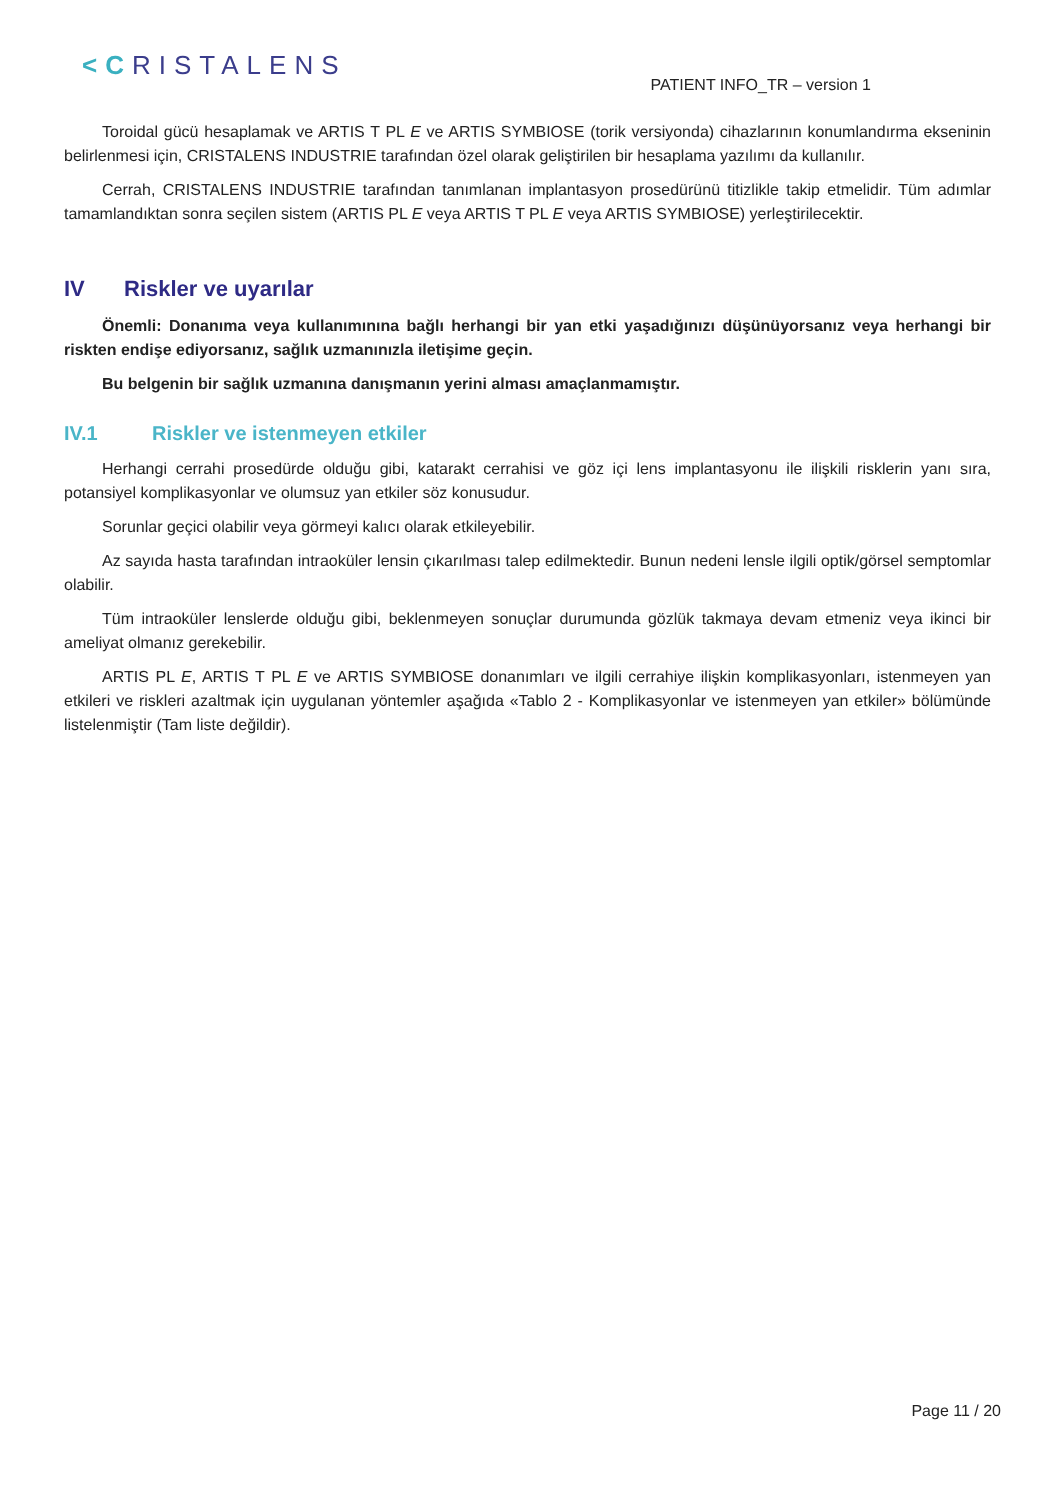<CRISTALENS
PATIENT INFO_TR – version 1
Toroidal gücü hesaplamak ve ARTIS T PL E ve ARTIS SYMBIOSE (torik versiyonda) cihazlarının konumlandırma ekseninin belirlenmesi için, CRISTALENS INDUSTRIE tarafından özel olarak geliştirilen bir hesaplama yazılımı da kullanılır.
Cerrah, CRISTALENS INDUSTRIE tarafından tanımlanan implantasyon prosedürünü titizlikle takip etmelidir. Tüm adımlar tamamlandıktan sonra seçilen sistem (ARTIS PL E veya ARTIS T PL E veya ARTIS SYMBIOSE) yerleştirilecektir.
IV Riskler ve uyarılar
Önemli: Donanıma veya kullanımınına bağlı herhangi bir yan etki yaşadığınızı düşünüyorsanız veya herhangi bir riskten endişe ediyorsanız, sağlık uzmanınızla iletişime geçin.
Bu belgenin bir sağlık uzmanına danışmanın yerini alması amaçlanmamıştır.
IV.1 Riskler ve istenmeyen etkiler
Herhangi cerrahi prosedürde olduğu gibi, katarakt cerrahisi ve göz içi lens implantasyonu ile ilişkili risklerin yanı sıra, potansiyel komplikasyonlar ve olumsuz yan etkiler söz konusudur.
Sorunlar geçici olabilir veya görmeyi kalıcı olarak etkileyebilir.
Az sayıda hasta tarafından intraoküler lensin çıkarılması talep edilmektedir. Bunun nedeni lensle ilgili optik/görsel semptomlar olabilir.
Tüm intraoküler lenslerde olduğu gibi, beklenmeyen sonuçlar durumunda gözlük takmaya devam etmeniz veya ikinci bir ameliyat olmanız gerekebilir.
ARTIS PL E, ARTIS T PL E ve ARTIS SYMBIOSE donanımları ve ilgili cerrahiye ilişkin komplikasyonları, istenmeyen yan etkileri ve riskleri azaltmak için uygulanan yöntemler aşağıda «Tablo 2 - Komplikasyonlar ve istenmeyen yan etkiler» bölümünde listelenmiştir (Tam liste değildir).
Page 11 / 20